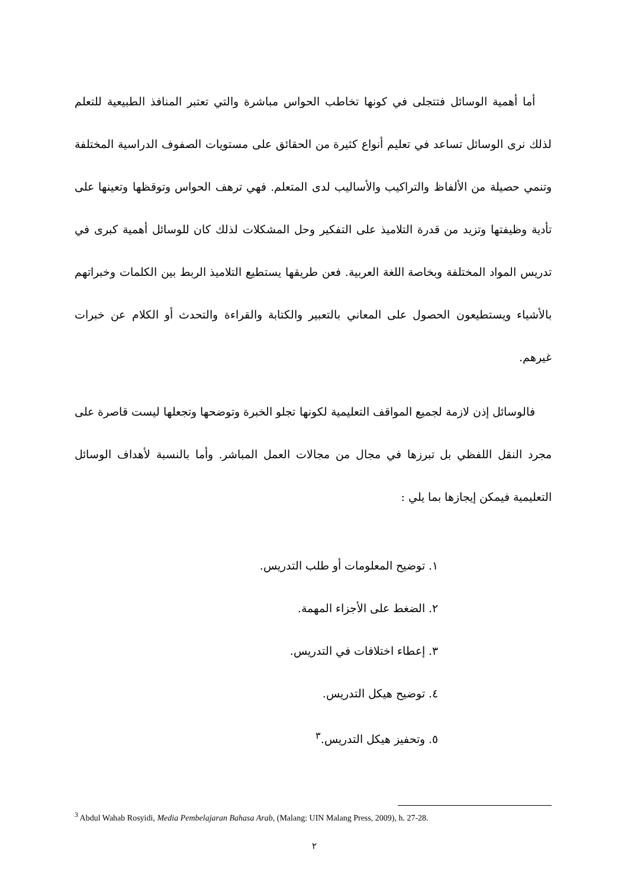أما أهمية الوسائل فتتجلى في كونها تخاطب الحواس مباشرة والتي تعتبر المنافذ الطبيعية للتعلم لذلك نرى الوسائل تساعد في تعليم أنواع كثيرة من الحقائق على مستويات الصفوف الدراسية المختلفة وتنمي حصيلة من الألفاظ والتراكيب والأساليب لدى المتعلم. فهي ترهف الحواس وتوقظها وتعينها على تأدية وظيفتها وتزيد من قدرة التلاميذ على التفكير وحل المشكلات لذلك كان للوسائل أهمية كبرى في تدريس المواد المختلفة وبخاصة اللغة العربية. فعن طريقها يستطيع التلاميذ الربط بين الكلمات وخبراتهم بالأشياء ويستطيعون الحصول على المعاني بالتعبير والكتابة والقراءة والتحدث أو الكلام عن خبرات غيرهم.
فالوسائل إذن لازمة لجميع المواقف التعليمية لكونها تجلو الخبرة وتوضحها وتجعلها ليست قاصرة على مجرد النقل اللفظي بل تبرزها في مجال من مجالات العمل المباشر. وأما بالنسبة لأهداف الوسائل التعليمية فيمكن إيجازها بما يلي :
١. توضيح المعلومات أو طلب التدريس.
٢. الضغط على الأجزاء المهمة.
٣. إعطاء اختلافات في التدريس.
٤. توضيح هيكل التدريس.
٥. وتحفيز هيكل التدريس.<sup>٣</sup>
<sup>3</sup> Abdul Wahab Rosyidi, Media Pembelajaran Bahasa Arab, (Malang: UIN Malang Press, 2009), h. 27-28.
٢